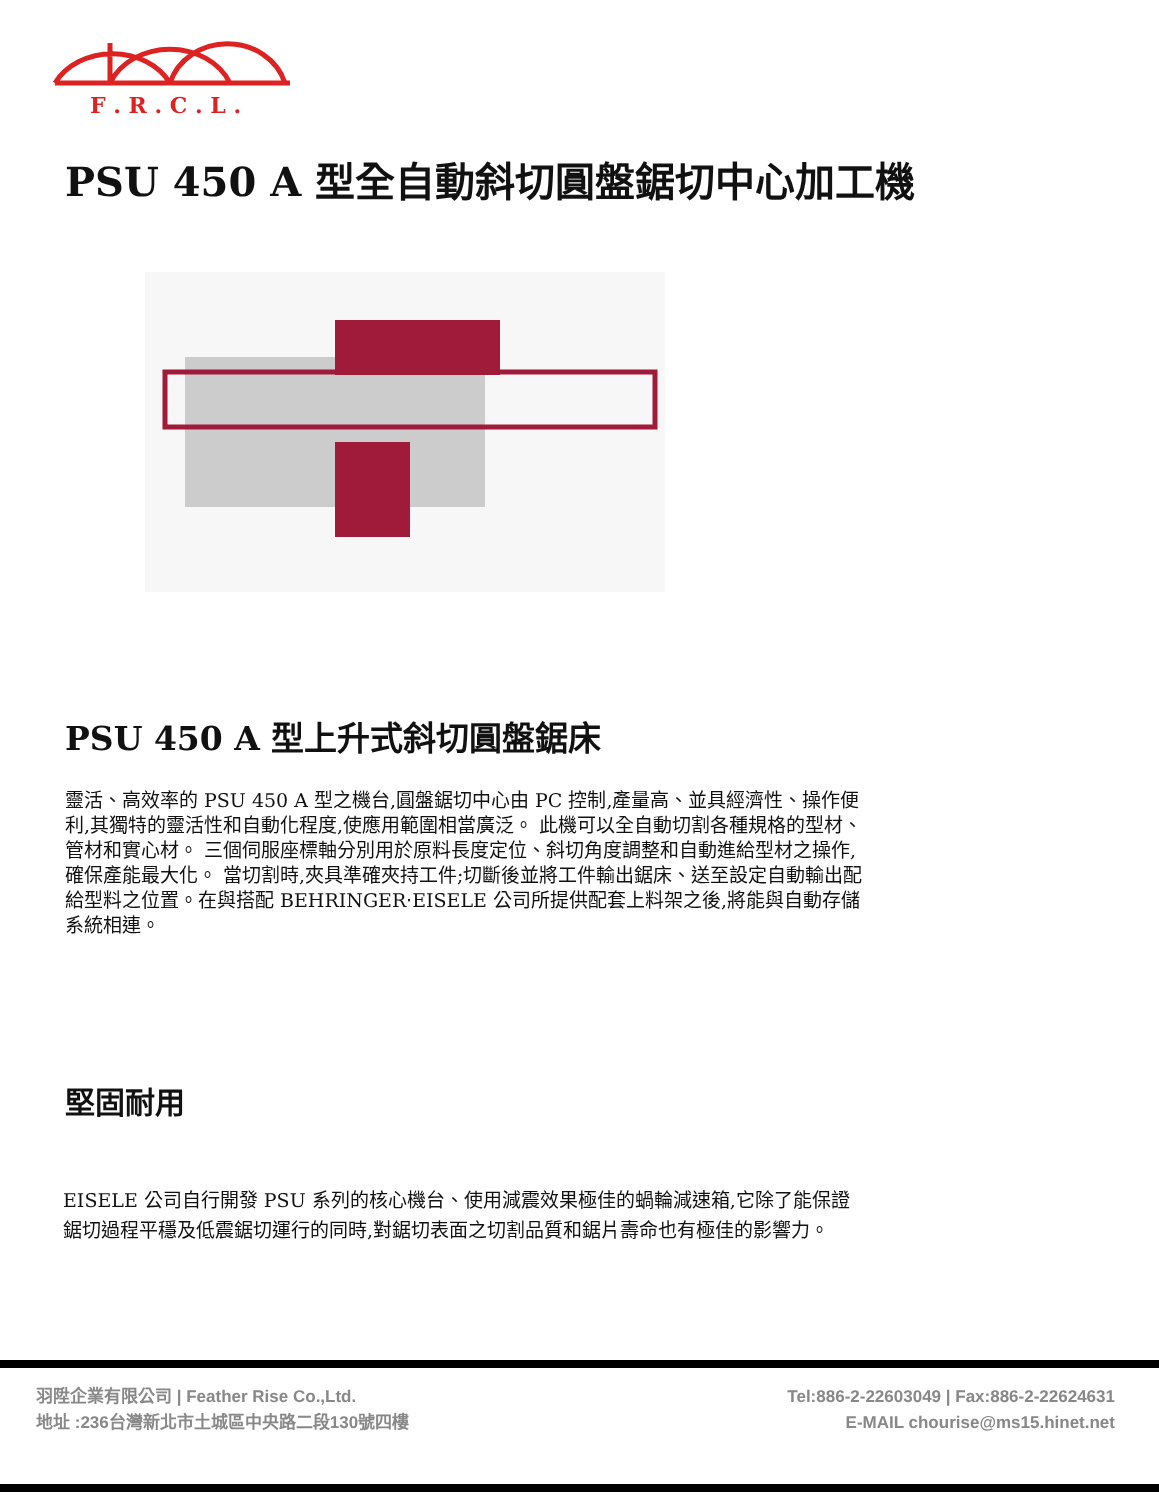F . R . C . L .
PSU 450 A 型全自動斜切圓盤鋸切中心加工機
PSU 450 A 型上升式斜切圓盤鋸床
靈活、高效率的 PSU 450 A 型之機台,圓盤鋸切中心由 PC 控制,產量高、並具經濟性、操作便利,其獨特的靈活性和自動化程度,使應用範圍相當廣泛。 此機可以全自動切割各種規格的型材、管材和實心材。 三個伺服座標軸分別用於原料長度定位、斜切角度調整和自動進給型材之操作,確保產能最大化。 當切割時,夾具準確夾持工件;切斷後並將工件輸出鋸床、送至設定自動輸出配給型料之位置。在與搭配 BEHRINGER‧EISELE 公司所提供配套上料架之後,將能與自動存儲系統相連。
堅固耐用
EISELE 公司自行開發 PSU 系列的核心機台、使用減震效果極佳的蝸輪減速箱,它除了能保證鋸切過程平穩及低震鋸切運行的同時,對鋸切表面之切割品質和鋸片壽命也有極佳的影響力。
羽陞企業有限公司 | Feather Rise Co.,Ltd.
地址 :236台灣新北市土城區中央路二段130號四樓
Tel:886-2-22603049 | Fax:886-2-22624631
E-MAIL chourise@ms15.hinet.net